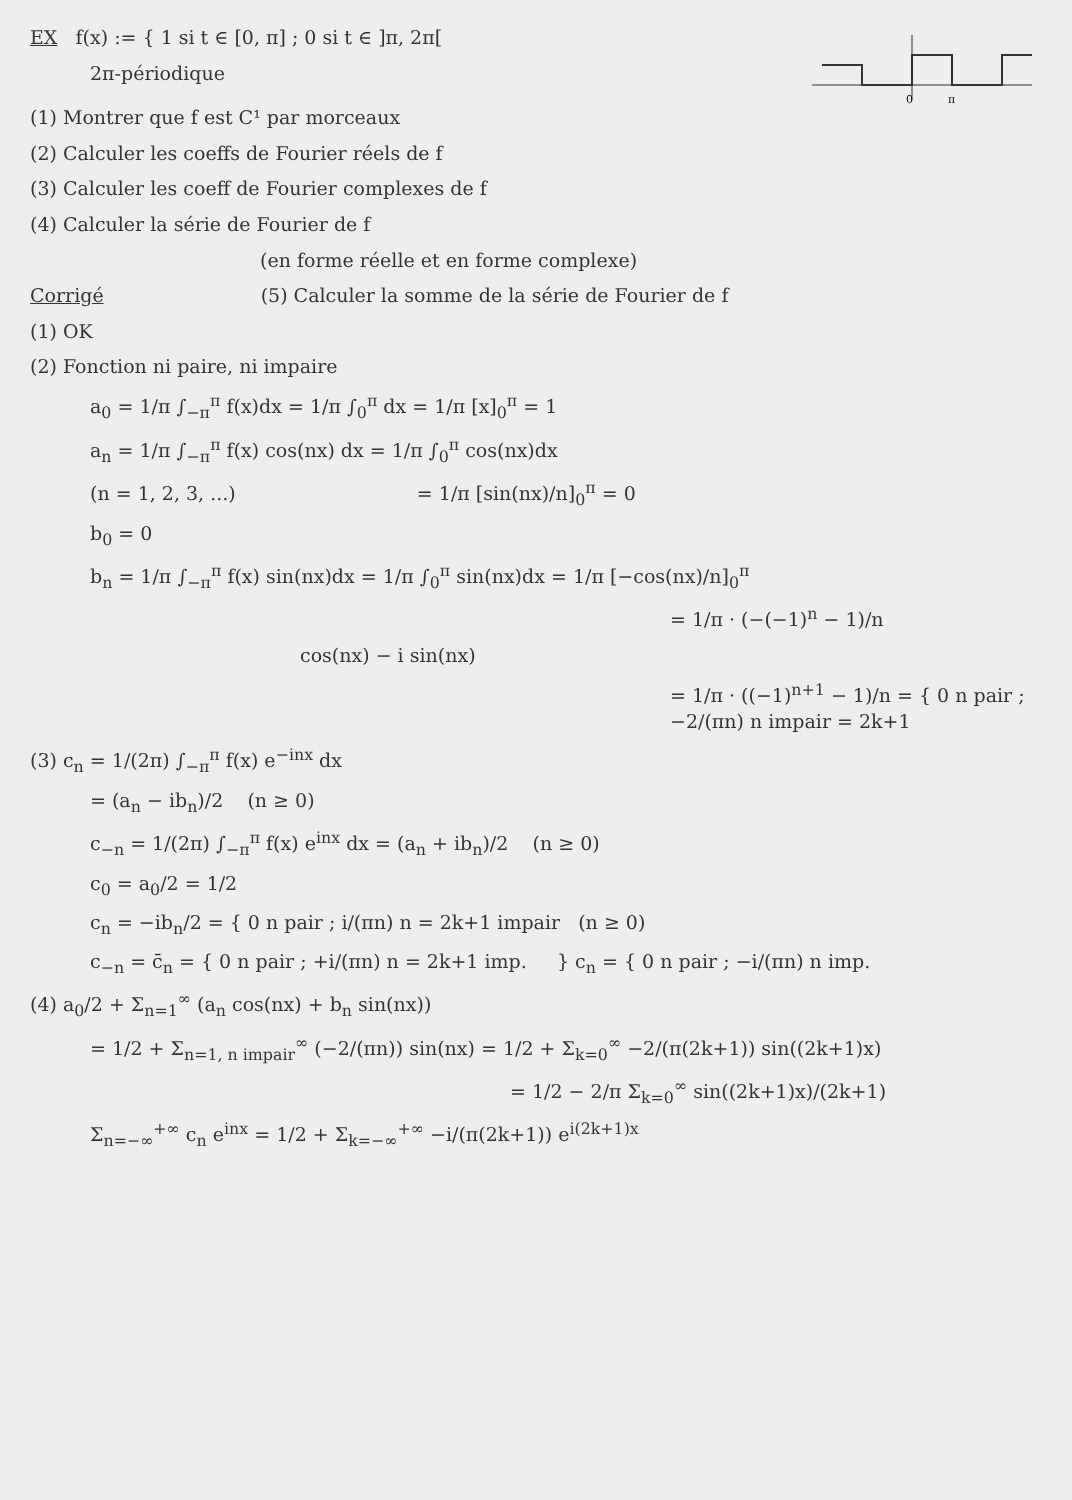EX f(x) := { 1 si t ∈ [0, π] ; 0 si t ∈ ]π, 2π[
2π-périodique
0
π
(1) Montrer que f est C¹ par morceaux
(2) Calculer les coeffs de Fourier réels de f
(3) Calculer les coeff de Fourier complexes de f
(4) Calculer la série de Fourier de f
(en forme réelle et en forme complexe)
Corrigé (5) Calculer la somme de la série de Fourier de f
(1) OK
(2) Fonction ni paire, ni impaire
a<sub>0</sub> = 1/π ∫<sub>−π</sub><sup>π</sup> f(x)dx = 1/π ∫<sub>0</sub><sup>π</sup> dx = 1/π [x]<sub>0</sub><sup>π</sup> = 1
a<sub>n</sub> = 1/π ∫<sub>−π</sub><sup>π</sup> f(x) cos(nx) dx = 1/π ∫<sub>0</sub><sup>π</sup> cos(nx)dx
(n = 1, 2, 3, ...) = 1/π [sin(nx)/n]<sub>0</sub><sup>π</sup> = 0
b<sub>0</sub> = 0
b<sub>n</sub> = 1/π ∫<sub>−π</sub><sup>π</sup> f(x) sin(nx)dx = 1/π ∫<sub>0</sub><sup>π</sup> sin(nx)dx = 1/π [−cos(nx)/n]<sub>0</sub><sup>π</sup>
= 1/π · (−(−1)<sup>n</sup> − 1)/n
cos(nx) − i sin(nx)
= 1/π · ((−1)<sup>n+1</sup> − 1)/n = { 0 n pair ; −2/(πn) n impair = 2k+1
(3) c<sub>n</sub> = 1/(2π) ∫<sub>−π</sub><sup>π</sup> f(x) e<sup>−inx</sup> dx
= (a<sub>n</sub> − ib<sub>n</sub>)/2 (n ≥ 0)
c<sub>−n</sub> = 1/(2π) ∫<sub>−π</sub><sup>π</sup> f(x) e<sup>inx</sup> dx = (a<sub>n</sub> + ib<sub>n</sub>)/2 (n ≥ 0)
c<sub>0</sub> = a<sub>0</sub>/2 = 1/2
c<sub>n</sub> = −ib<sub>n</sub>/2 = { 0 n pair ; i/(πn) n = 2k+1 impair (n ≥ 0)
c<sub>−n</sub> = c̄<sub>n</sub> = { 0 n pair ; +i/(πn) n = 2k+1 imp. } c<sub>n</sub> = { 0 n pair ; −i/(πn) n imp.
(4) a<sub>0</sub>/2 + Σ<sub>n=1</sub><sup>∞</sup> (a<sub>n</sub> cos(nx) + b<sub>n</sub> sin(nx))
= 1/2 + Σ<sub>n=1, n impair</sub><sup>∞</sup> (−2/(πn)) sin(nx) = 1/2 + Σ<sub>k=0</sub><sup>∞</sup> −2/(π(2k+1)) sin((2k+1)x)
= 1/2 − 2/π Σ<sub>k=0</sub><sup>∞</sup> sin((2k+1)x)/(2k+1)
Σ<sub>n=−∞</sub><sup>+∞</sup> c<sub>n</sub> e<sup>inx</sup> = 1/2 + Σ<sub>k=−∞</sub><sup>+∞</sup> −i/(π(2k+1)) e<sup>i(2k+1)x</sup>